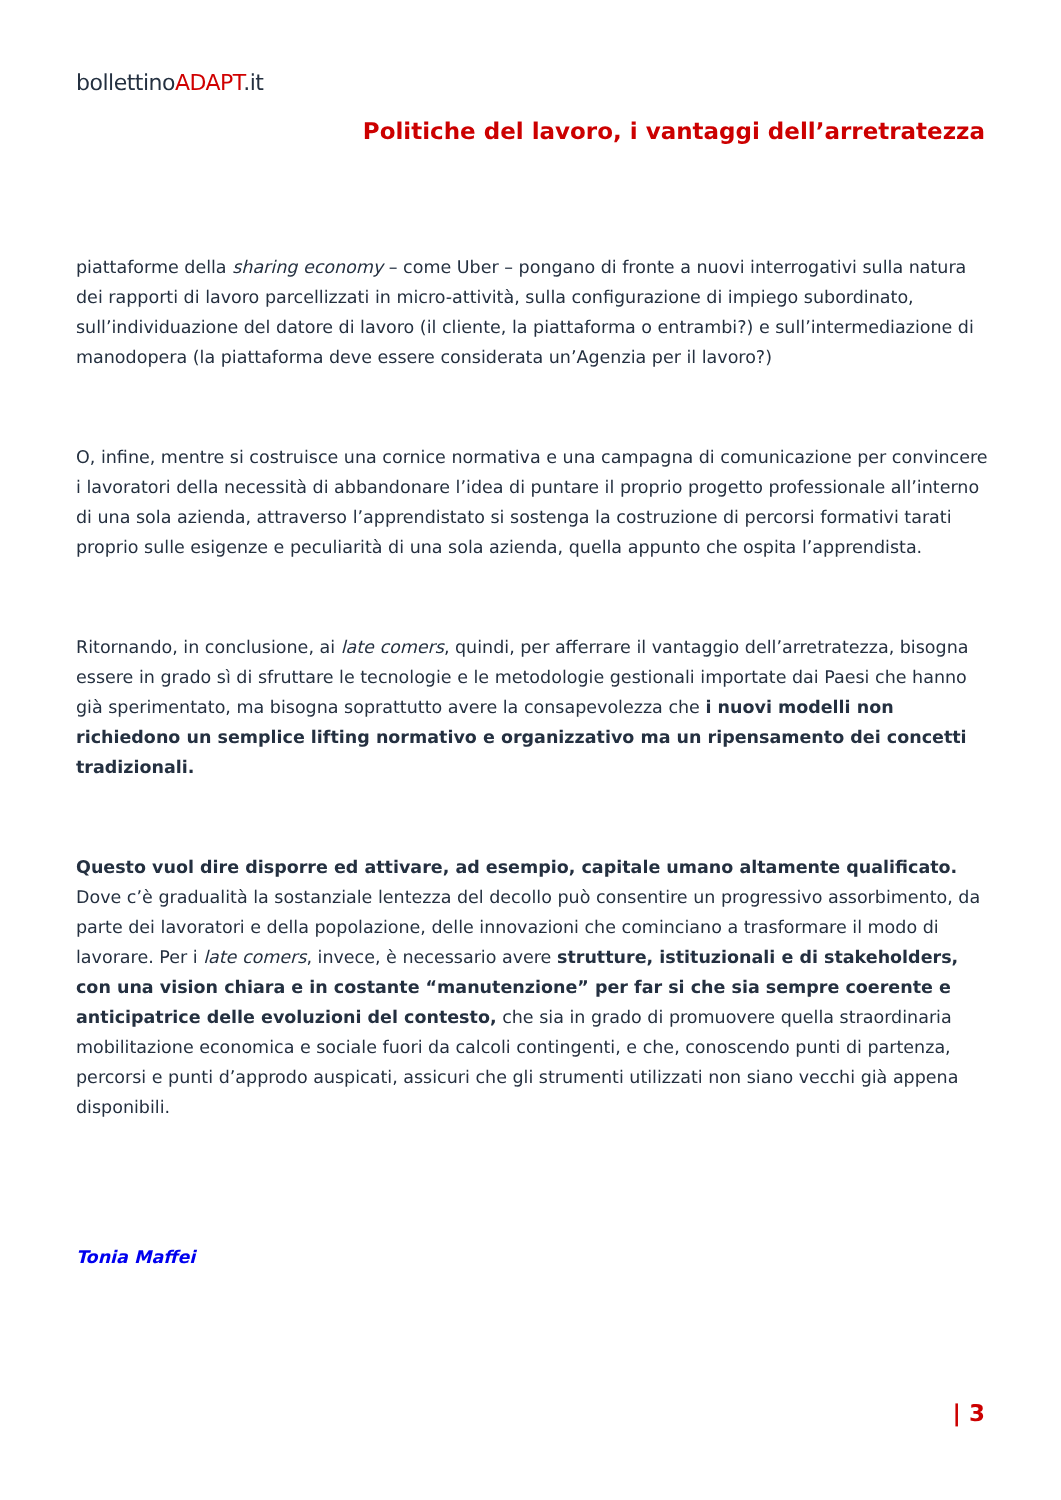bollettinoADAPT.it
Politiche del lavoro, i vantaggi dell’arretratezza
piattaforme della sharing economy – come Uber – pongano di fronte a nuovi interrogativi sulla natura dei rapporti di lavoro parcellizzati in micro-attività, sulla configurazione di impiego subordinato, sull’individuazione del datore di lavoro (il cliente, la piattaforma o entrambi?) e sull’intermediazione di manodopera (la piattaforma deve essere considerata un’Agenzia per il lavoro?)
O, infine, mentre si costruisce una cornice normativa e una campagna di comunicazione per convincere i lavoratori della necessità di abbandonare l’idea di puntare il proprio progetto professionale all’interno di una sola azienda, attraverso l’apprendistato si sostenga la costruzione di percorsi formativi tarati proprio sulle esigenze e peculiarità di una sola azienda, quella appunto che ospita l’apprendista.
Ritornando, in conclusione, ai late comers, quindi, per afferrare il vantaggio dell’arretratezza, bisogna essere in grado sì di sfruttare le tecnologie e le metodologie gestionali importate dai Paesi che hanno già sperimentato, ma bisogna soprattutto avere la consapevolezza che i nuovi modelli non richiedono un semplice lifting normativo e organizzativo ma un ripensamento dei concetti tradizionali.
Questo vuol dire disporre ed attivare, ad esempio, capitale umano altamente qualificato. Dove c’è gradualità la sostanziale lentezza del decollo può consentire un progressivo assorbimento, da parte dei lavoratori e della popolazione, delle innovazioni che cominciano a trasformare il modo di lavorare. Per i late comers, invece, è necessario avere strutture, istituzionali e di stakeholders, con una vision chiara e in costante “manutenzione” per far si che sia sempre coerente e anticipatrice delle evoluzioni del contesto, che sia in grado di promuovere quella straordinaria mobilitazione economica e sociale fuori da calcoli contingenti, e che, conoscendo punti di partenza, percorsi e punti d’approdo auspicati, assicuri che gli strumenti utilizzati non siano vecchi già appena disponibili.
Tonia Maffei
| 3